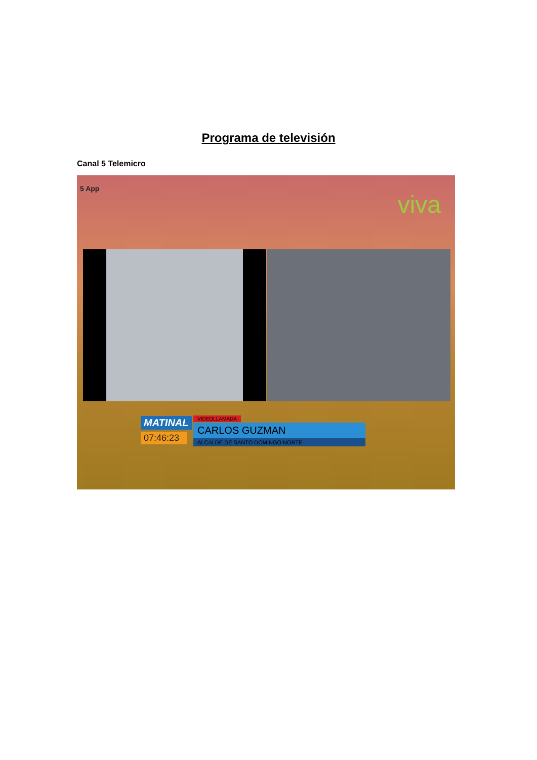Programa de televisión
Canal 5 Telemicro
5 App
viva
MATINAL
07:46:23
VIDEOLLAMADA
CARLOS GUZMAN
ALCALDE DE SANTO DOMINGO NORTE